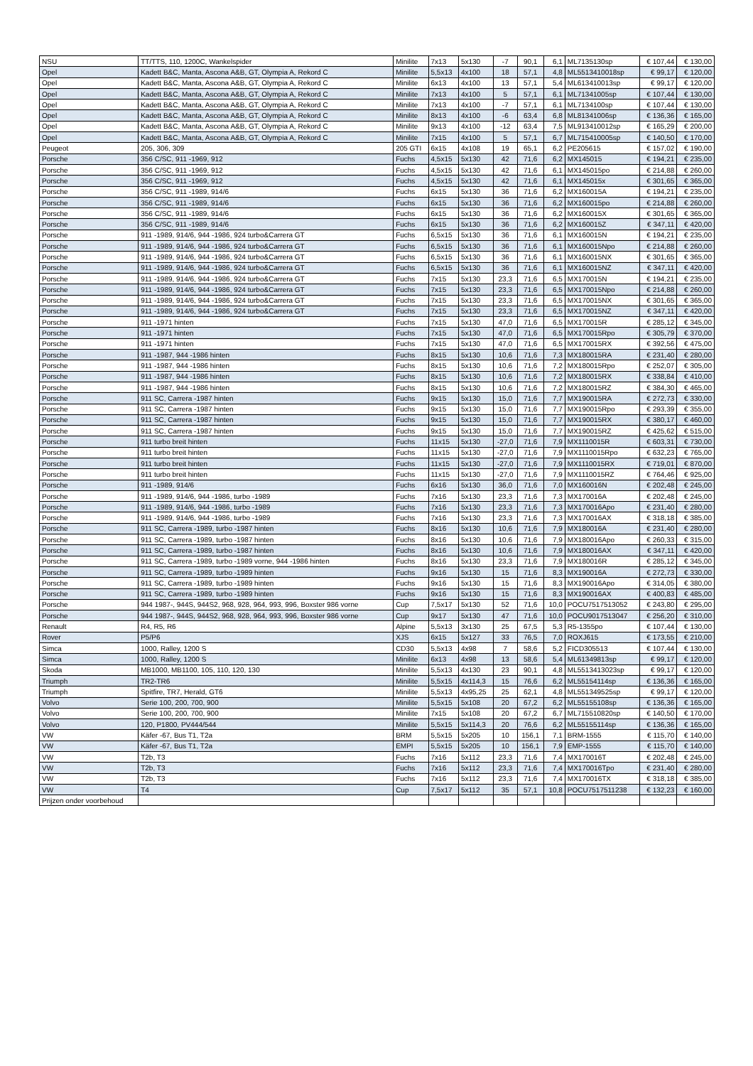| NSU | TT/TTS, 110, 1200C, Wankelspider | Minilite | 7x13 | 5x130 | -7 | 90,1 | 6,1 | ML7135130sp | € 107,44 | € 130,00 |
| Opel | Kadett B&C, Manta, Ascona A&B, GT, Olympia A, Rekord C | Minilite | 5,5x13 | 4x100 | 18 | 57,1 | 4,8 | ML5513410018sp | € 99,17 | € 120,00 |
| Opel | Kadett B&C, Manta, Ascona A&B, GT, Olympia A, Rekord C | Minilite | 6x13 | 4x100 | 13 | 57,1 | 5,4 | ML613410013sp | € 99,17 | € 120,00 |
| Opel | Kadett B&C, Manta, Ascona A&B, GT, Olympia A, Rekord C | Minilite | 7x13 | 4x100 | 5 | 57,1 | 6,1 | ML71341005sp | € 107,44 | € 130,00 |
| Opel | Kadett B&C, Manta, Ascona A&B, GT, Olympia A, Rekord C | Minilite | 7x13 | 4x100 | -7 | 57,1 | 6,1 | ML7134100sp | € 107,44 | € 130,00 |
| Opel | Kadett B&C, Manta, Ascona A&B, GT, Olympia A, Rekord C | Minilite | 8x13 | 4x100 | -6 | 63,4 | 6,8 | ML81341006sp | € 136,36 | € 165,00 |
| Opel | Kadett B&C, Manta, Ascona A&B, GT, Olympia A, Rekord C | Minilite | 9x13 | 4x100 | -12 | 63,4 | 7,5 | ML913410012sp | € 165,29 | € 200,00 |
| Opel | Kadett B&C, Manta, Ascona A&B, GT, Olympia A, Rekord C | Minilite | 7x15 | 4x100 | 5 | 57,1 | 6,7 | ML715410005sp | € 140,50 | € 170,00 |
| Peugeot | 205, 306, 309 | 205 GTI | 6x15 | 4x108 | 19 | 65,1 | 6,2 | PE205615 | € 157,02 | € 190,00 |
| Porsche | 356 C/SC, 911 -1969, 912 | Fuchs | 4,5x15 | 5x130 | 42 | 71,6 | 6,2 | MX145015 | € 194,21 | € 235,00 |
| Porsche | 356 C/SC, 911 -1969, 912 | Fuchs | 4,5x15 | 5x130 | 42 | 71,6 | 6,1 | MX145015po | € 214,88 | € 260,00 |
| Porsche | 356 C/SC, 911 -1969, 912 | Fuchs | 4,5x15 | 5x130 | 42 | 71,6 | 6,1 | MX145015x | € 301,65 | € 365,00 |
| Porsche | 356 C/SC, 911 -1989, 914/6 | Fuchs | 6x15 | 5x130 | 36 | 71,6 | 6,2 | MX160015A | € 194,21 | € 235,00 |
| Porsche | 356 C/SC, 911 -1989, 914/6 | Fuchs | 6x15 | 5x130 | 36 | 71,6 | 6,2 | MX160015po | € 214,88 | € 260,00 |
| Porsche | 356 C/SC, 911 -1989, 914/6 | Fuchs | 6x15 | 5x130 | 36 | 71,6 | 6,2 | MX160015X | € 301,65 | € 365,00 |
| Porsche | 356 C/SC, 911 -1989, 914/6 | Fuchs | 6x15 | 5x130 | 36 | 71,6 | 6,2 | MX160015Z | € 347,11 | € 420,00 |
| Porsche | 911 -1989, 914/6, 944 -1986, 924 turbo&Carrera GT | Fuchs | 6,5x15 | 5x130 | 36 | 71,6 | 6,1 | MX160015N | € 194,21 | € 235,00 |
| Porsche | 911 -1989, 914/6, 944 -1986, 924 turbo&Carrera GT | Fuchs | 6,5x15 | 5x130 | 36 | 71,6 | 6,1 | MX160015Npo | € 214,88 | € 260,00 |
| Porsche | 911 -1989, 914/6, 944 -1986, 924 turbo&Carrera GT | Fuchs | 6,5x15 | 5x130 | 36 | 71,6 | 6,1 | MX160015NX | € 301,65 | € 365,00 |
| Porsche | 911 -1989, 914/6, 944 -1986, 924 turbo&Carrera GT | Fuchs | 6,5x15 | 5x130 | 36 | 71,6 | 6,1 | MX160015NZ | € 347,11 | € 420,00 |
| Porsche | 911 -1989, 914/6, 944 -1986, 924 turbo&Carrera GT | Fuchs | 7x15 | 5x130 | 23,3 | 71,6 | 6,5 | MX170015N | € 194,21 | € 235,00 |
| Porsche | 911 -1989, 914/6, 944 -1986, 924 turbo&Carrera GT | Fuchs | 7x15 | 5x130 | 23,3 | 71,6 | 6,5 | MX170015Npo | € 214,88 | € 260,00 |
| Porsche | 911 -1989, 914/6, 944 -1986, 924 turbo&Carrera GT | Fuchs | 7x15 | 5x130 | 23,3 | 71,6 | 6,5 | MX170015NX | € 301,65 | € 365,00 |
| Porsche | 911 -1989, 914/6, 944 -1986, 924 turbo&Carrera GT | Fuchs | 7x15 | 5x130 | 23,3 | 71,6 | 6,5 | MX170015NZ | € 347,11 | € 420,00 |
| Porsche | 911 -1971 hinten | Fuchs | 7x15 | 5x130 | 47,0 | 71,6 | 6,5 | MX170015R | € 285,12 | € 345,00 |
| Porsche | 911 -1971 hinten | Fuchs | 7x15 | 5x130 | 47,0 | 71,6 | 6,5 | MX170015Rpo | € 305,79 | € 370,00 |
| Porsche | 911 -1971 hinten | Fuchs | 7x15 | 5x130 | 47,0 | 71,6 | 6,5 | MX170015RX | € 392,56 | € 475,00 |
| Porsche | 911 -1987, 944 -1986 hinten | Fuchs | 8x15 | 5x130 | 10,6 | 71,6 | 7,3 | MX180015RA | € 231,40 | € 280,00 |
| Porsche | 911 -1987, 944 -1986 hinten | Fuchs | 8x15 | 5x130 | 10,6 | 71,6 | 7,2 | MX180015Rpo | € 252,07 | € 305,00 |
| Porsche | 911 -1987, 944 -1986 hinten | Fuchs | 8x15 | 5x130 | 10,6 | 71,6 | 7,2 | MX180015RX | € 338,84 | € 410,00 |
| Porsche | 911 -1987, 944 -1986 hinten | Fuchs | 8x15 | 5x130 | 10,6 | 71,6 | 7,2 | MX180015RZ | € 384,30 | € 465,00 |
| Porsche | 911 SC, Carrera -1987 hinten | Fuchs | 9x15 | 5x130 | 15,0 | 71,6 | 7,7 | MX190015RA | € 272,73 | € 330,00 |
| Porsche | 911 SC, Carrera -1987 hinten | Fuchs | 9x15 | 5x130 | 15,0 | 71,6 | 7,7 | MX190015Rpo | € 293,39 | € 355,00 |
| Porsche | 911 SC, Carrera -1987 hinten | Fuchs | 9x15 | 5x130 | 15,0 | 71,6 | 7,7 | MX190015RX | € 380,17 | € 460,00 |
| Porsche | 911 SC, Carrera -1987 hinten | Fuchs | 9x15 | 5x130 | 15,0 | 71,6 | 7,7 | MX190015RZ | € 425,62 | € 515,00 |
| Porsche | 911 turbo breit hinten | Fuchs | 11x15 | 5x130 | -27,0 | 71,6 | 7,9 | MX1110015R | € 603,31 | € 730,00 |
| Porsche | 911 turbo breit hinten | Fuchs | 11x15 | 5x130 | -27,0 | 71,6 | 7,9 | MX1110015Rpo | € 632,23 | € 765,00 |
| Porsche | 911 turbo breit hinten | Fuchs | 11x15 | 5x130 | -27,0 | 71,6 | 7,9 | MX1110015RX | € 719,01 | € 870,00 |
| Porsche | 911 turbo breit hinten | Fuchs | 11x15 | 5x130 | -27,0 | 71,6 | 7,9 | MX1110015RZ | € 764,46 | € 925,00 |
| Porsche | 911 -1989, 914/6 | Fuchs | 6x16 | 5x130 | 36,0 | 71,6 | 7,0 | MX160016N | € 202,48 | € 245,00 |
| Porsche | 911 -1989, 914/6, 944 -1986, turbo -1989 | Fuchs | 7x16 | 5x130 | 23,3 | 71,6 | 7,3 | MX170016A | € 202,48 | € 245,00 |
| Porsche | 911 -1989, 914/6, 944 -1986, turbo -1989 | Fuchs | 7x16 | 5x130 | 23,3 | 71,6 | 7,3 | MX170016Apo | € 231,40 | € 280,00 |
| Porsche | 911 -1989, 914/6, 944 -1986, turbo -1989 | Fuchs | 7x16 | 5x130 | 23,3 | 71,6 | 7,3 | MX170016AX | € 318,18 | € 385,00 |
| Porsche | 911 SC, Carrera -1989, turbo -1987 hinten | Fuchs | 8x16 | 5x130 | 10,6 | 71,6 | 7,9 | MX180016A | € 231,40 | € 280,00 |
| Porsche | 911 SC, Carrera -1989, turbo -1987 hinten | Fuchs | 8x16 | 5x130 | 10,6 | 71,6 | 7,9 | MX180016Apo | € 260,33 | € 315,00 |
| Porsche | 911 SC, Carrera -1989, turbo -1987 hinten | Fuchs | 8x16 | 5x130 | 10,6 | 71,6 | 7,9 | MX180016AX | € 347,11 | € 420,00 |
| Porsche | 911 SC, Carrera -1989, turbo -1989 vorne, 944 -1986 hinten | Fuchs | 8x16 | 5x130 | 23,3 | 71,6 | 7,9 | MX180016R | € 285,12 | € 345,00 |
| Porsche | 911 SC, Carrera -1989, turbo -1989 hinten | Fuchs | 9x16 | 5x130 | 15 | 71,6 | 8,3 | MX190016A | € 272,73 | € 330,00 |
| Porsche | 911 SC, Carrera -1989, turbo -1989 hinten | Fuchs | 9x16 | 5x130 | 15 | 71,6 | 8,3 | MX190016Apo | € 314,05 | € 380,00 |
| Porsche | 911 SC, Carrera -1989, turbo -1989 hinten | Fuchs | 9x16 | 5x130 | 15 | 71,6 | 8,3 | MX190016AX | € 400,83 | € 485,00 |
| Porsche | 944 1987-, 944S, 944S2, 968, 928, 964, 993, 996, Boxster 986 vorne | Cup | 7,5x17 | 5x130 | 52 | 71,6 | 10,0 | POCU7517513052 | € 243,80 | € 295,00 |
| Porsche | 944 1987-, 944S, 944S2, 968, 928, 964, 993, 996, Boxster 986 vorne | Cup | 9x17 | 5x130 | 47 | 71,6 | 10,0 | POCU9017513047 | € 256,20 | € 310,00 |
| Renault | R4, R5, R6 | Alpine | 5,5x13 | 3x130 | 25 | 67,5 | 5,3 | R5-1355po | € 107,44 | € 130,00 |
| Rover | P5/P6 | XJS | 6x15 | 5x127 | 33 | 76,5 | 7,0 | ROXJ615 | € 173,55 | € 210,00 |
| Simca | 1000, Ralley, 1200 S | CD30 | 5,5x13 | 4x98 | 7 | 58,6 | 5,2 | FICD305513 | € 107,44 | € 130,00 |
| Simca | 1000, Ralley, 1200 S | Minilite | 6x13 | 4x98 | 13 | 58,6 | 5,4 | ML61349813sp | € 99,17 | € 120,00 |
| Skoda | MB1000, MB1100, 105, 110, 120, 130 | Minilite | 5,5x13 | 4x130 | 23 | 90,1 | 4,8 | ML5513413023sp | € 99,17 | € 120,00 |
| Triumph | TR2-TR6 | Minilite | 5,5x15 | 4x114,3 | 15 | 76,6 | 6,2 | ML55154114sp | € 136,36 | € 165,00 |
| Triumph | Spitfire, TR7, Herald, GT6 | Minilite | 5,5x13 | 4x95,25 | 25 | 62,1 | 4,8 | ML551349525sp | € 99,17 | € 120,00 |
| Volvo | Serie 100, 200, 700, 900 | Minilite | 5,5x15 | 5x108 | 20 | 67,2 | 6,2 | ML55155108sp | € 136,36 | € 165,00 |
| Volvo | Serie 100, 200, 700, 900 | Minilite | 7x15 | 5x108 | 20 | 67,2 | 6,7 | ML715510820sp | € 140,50 | € 170,00 |
| Volvo | 120, P1800, PV444/544 | Minilite | 5,5x15 | 5x114,3 | 20 | 76,6 | 6,2 | ML55155114sp | € 136,36 | € 165,00 |
| VW | Käfer -67, Bus T1, T2a | BRM | 5,5x15 | 5x205 | 10 | 156,1 | 7,1 | BRM-1555 | € 115,70 | € 140,00 |
| VW | Käfer -67, Bus T1, T2a | EMPI | 5,5x15 | 5x205 | 10 | 156,1 | 7,9 | EMP-1555 | € 115,70 | € 140,00 |
| VW | T2b, T3 | Fuchs | 7x16 | 5x112 | 23,3 | 71,6 | 7,4 | MX170016T | € 202,48 | € 245,00 |
| VW | T2b, T3 | Fuchs | 7x16 | 5x112 | 23,3 | 71,6 | 7,4 | MX170016Tpo | € 231,40 | € 280,00 |
| VW | T2b, T3 | Fuchs | 7x16 | 5x112 | 23,3 | 71,6 | 7,4 | MX170016TX | € 318,18 | € 385,00 |
| VW | T4 | Cup | 7,5x17 | 5x112 | 35 | 57,1 | 10,8 | POCU7517511238 | € 132,23 | € 160,00 |
| Prijzen onder voorbehoud | | | | | | | | | | |